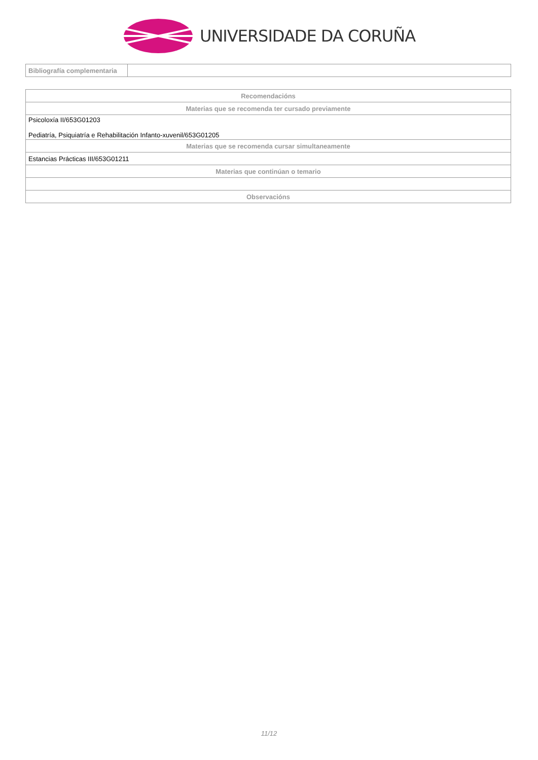UNIVERSIDADE DA CORUÑA
| Bibliografía complementaria | |
| Recomendacións |
| --- |
| Materias que se recomenda ter cursado previamente |
| Psicoloxía II/653G01203 Pediatría, Psiquiatría e Rehabilitación Infanto-xuvenil/653G01205 |
| Materias que se recomenda cursar simultaneamente |
| Estancias Prácticas III/653G01211 |
| Materias que continúan o temario |
| Observacións |
11/12